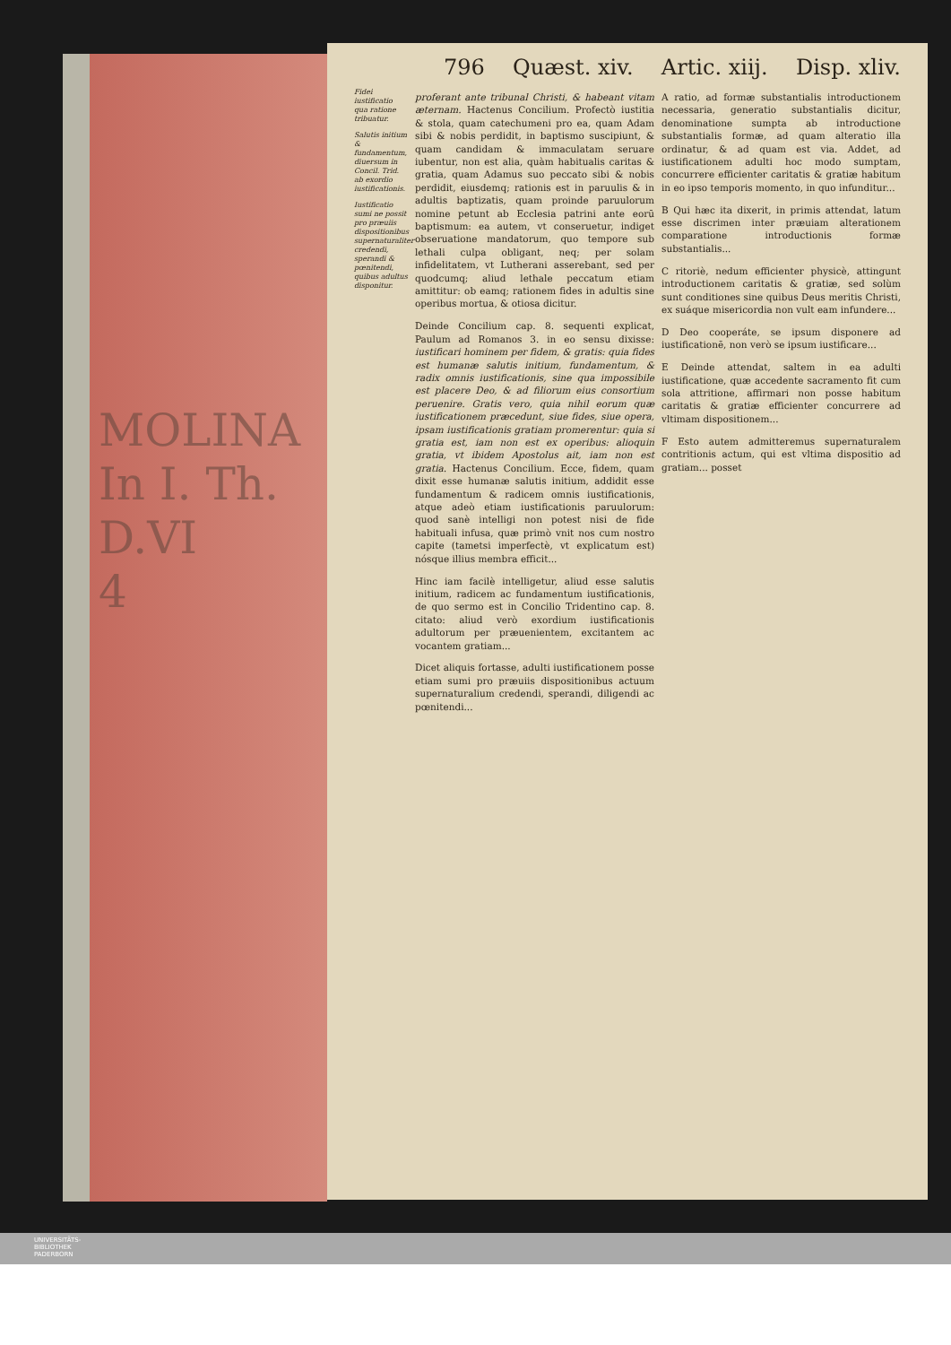MOLINA
In I. Th.
D.VI
4
796 Quæst. xiv. Artic. xiij. Disp. xliv.
Fidei iustificatio qua ratione tribuatur.
Salutis initium & fundamentum, diuersum in Concil. Trid. ab exordio iustificationis.
Iustificatio sumi ne possit pro præuiis dispositionibus supernaturaliter credendi, sperandi & pœnitendi, quibus adultus disponitur.
proferant ante tribunal Christi, & habeant vitam æternam. Hactenus Concilium. Profectò iustitia & stola, quam catechumeni pro ea, quam Adam sibi & nobis perdidit, in baptismo suscipiunt, & quam candidam & immaculatam seruare iubentur, non est alia, quàm habitualis caritas & gratia, quam Adamus suo peccato sibi & nobis perdidit, eiusdemq; rationis est in paruulis & in adultis baptizatis, quam proinde paruulorum nomine petunt ab Ecclesia patrini ante eorū baptismum: ea autem, vt conseruetur, indiget obseruatione mandatorum, quo tempore sub lethali culpa obligant, neq; per solam infidelitatem, vt Lutherani asserebant, sed per quodcumq; aliud lethale peccatum etiam amittitur: ob eamq; rationem fides in adultis sine operibus mortua, & otiosa dicitur.
Deinde Concilium cap. 8. sequenti explicat, Paulum ad Romanos 3. in eo sensu dixisse: iustificari hominem per fidem, & gratis: quia fides est humanæ salutis initium, fundamentum, & radix omnis iustificationis, sine qua impossibile est placere Deo, & ad filiorum eius consortium peruenire. Gratis vero, quia nihil eorum quæ iustificationem præcedunt, siue fides, siue opera, ipsam iustificationis gratiam promerentur: quia si gratia est, iam non est ex operibus: alioquin gratia, vt ibidem Apostolus ait, iam non est gratia. Hactenus Concilium. Ecce, fidem, quam dixit esse humanæ salutis initium, addidit esse fundamentum & radicem omnis iustificationis, atque adeò etiam iustificationis paruulorum: quod sanè intelligi non potest nisi de fide habituali infusa, quæ primò vnit nos cum nostro capite (tametsi imperfectè, vt explicatum est) nósque illius membra efficit...
Hinc iam facilè intelligetur, aliud esse salutis initium, radicem ac fundamentum iustificationis, de quo sermo est in Concilio Tridentino cap. 8. citato: aliud verò exordium iustificationis adultorum per præuenientem, excitantem ac vocantem gratiam...
Dicet aliquis fortasse, adulti iustificationem posse etiam sumi pro præuiis dispositionibus actuum supernaturalium credendi, sperandi, diligendi ac pœnitendi...
A ratio, ad formæ substantialis introductionem necessaria, generatio substantialis dicitur, denominatione sumpta ab introductione substantialis formæ, ad quam alteratio illa ordinatur, & ad quam est via. Addet, ad iustificationem adulti hoc modo sumptam, concurrere efficienter caritatis & gratiæ habitum in eo ipso temporis momento, in quo infunditur...
B Qui hæc ita dixerit, in primis attendat, latum esse discrimen inter præuiam alterationem comparatione introductionis formæ substantialis...
C ritoriè, nedum efficienter physicè, attingunt introductionem caritatis & gratiæ, sed solùm sunt conditiones sine quibus Deus meritis Christi, ex suáque misericordia non vult eam infundere...
D Deo cooperáte, se ipsum disponere ad iustificationē, non verò se ipsum iustificare...
E Deinde attendat, saltem in ea adulti iustificatione, quæ accedente sacramento fit cum sola attritione, affirmari non posse habitum caritatis & gratiæ efficienter concurrere ad vltimam dispositionem...
F Esto autem admitteremus supernaturalem contritionis actum, qui est vltima dispositio ad gratiam... posset
UNIVERSITÄTS-
BIBLIOTHEK
PADERBORN